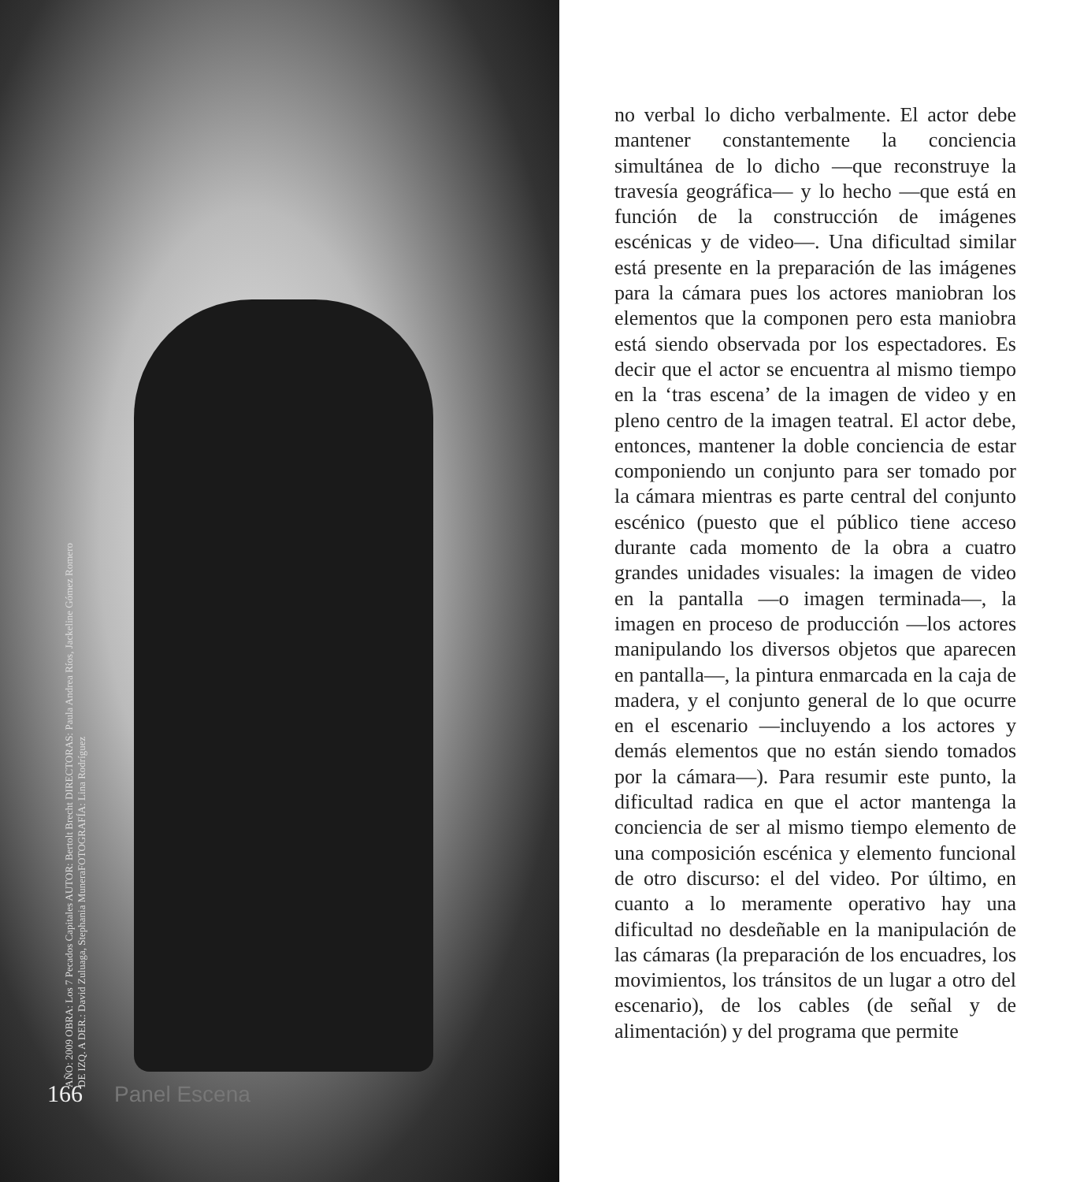AÑO: 2009 OBRA: Los 7 Pecados Capitales AUTOR: Bertolt Brecht DIRECTORAS: Paula Andrea Ríos, Jackeline Gómez Romero DE IZQ. A DER.: David Zuluaga, Stephania MuneraFOTOGRAFÍA: Lina Rodríguez
166 Panel Escena
no verbal lo dicho verbalmente. El actor debe mantener constantemente la conciencia simultánea de lo dicho —que reconstruye la travesía geográfica— y lo hecho —que está en función de la construcción de imágenes escénicas y de video—. Una dificultad similar está presente en la preparación de las imágenes para la cámara pues los actores maniobran los elementos que la componen pero esta maniobra está siendo observada por los espectadores. Es decir que el actor se encuentra al mismo tiempo en la ‘tras escena’ de la imagen de video y en pleno centro de la imagen teatral. El actor debe, entonces, mantener la doble conciencia de estar componiendo un conjunto para ser tomado por la cámara mientras es parte central del conjunto escénico (puesto que el público tiene acceso durante cada momento de la obra a cuatro grandes unidades visuales: la imagen de video en la pantalla —o imagen terminada—, la imagen en proceso de producción —los actores manipulando los diversos objetos que aparecen en pantalla—, la pintura enmarcada en la caja de madera, y el conjunto general de lo que ocurre en el escenario —incluyendo a los actores y demás elementos que no están siendo tomados por la cámara—). Para resumir este punto, la dificultad radica en que el actor mantenga la conciencia de ser al mismo tiempo elemento de una composición escénica y elemento funcional de otro discurso: el del video. Por último, en cuanto a lo meramente operativo hay una dificultad no desdeñable en la manipulación de las cámaras (la preparación de los encuadres, los movimientos, los tránsitos de un lugar a otro del escenario), de los cables (de señal y de alimentación) y del programa que permite